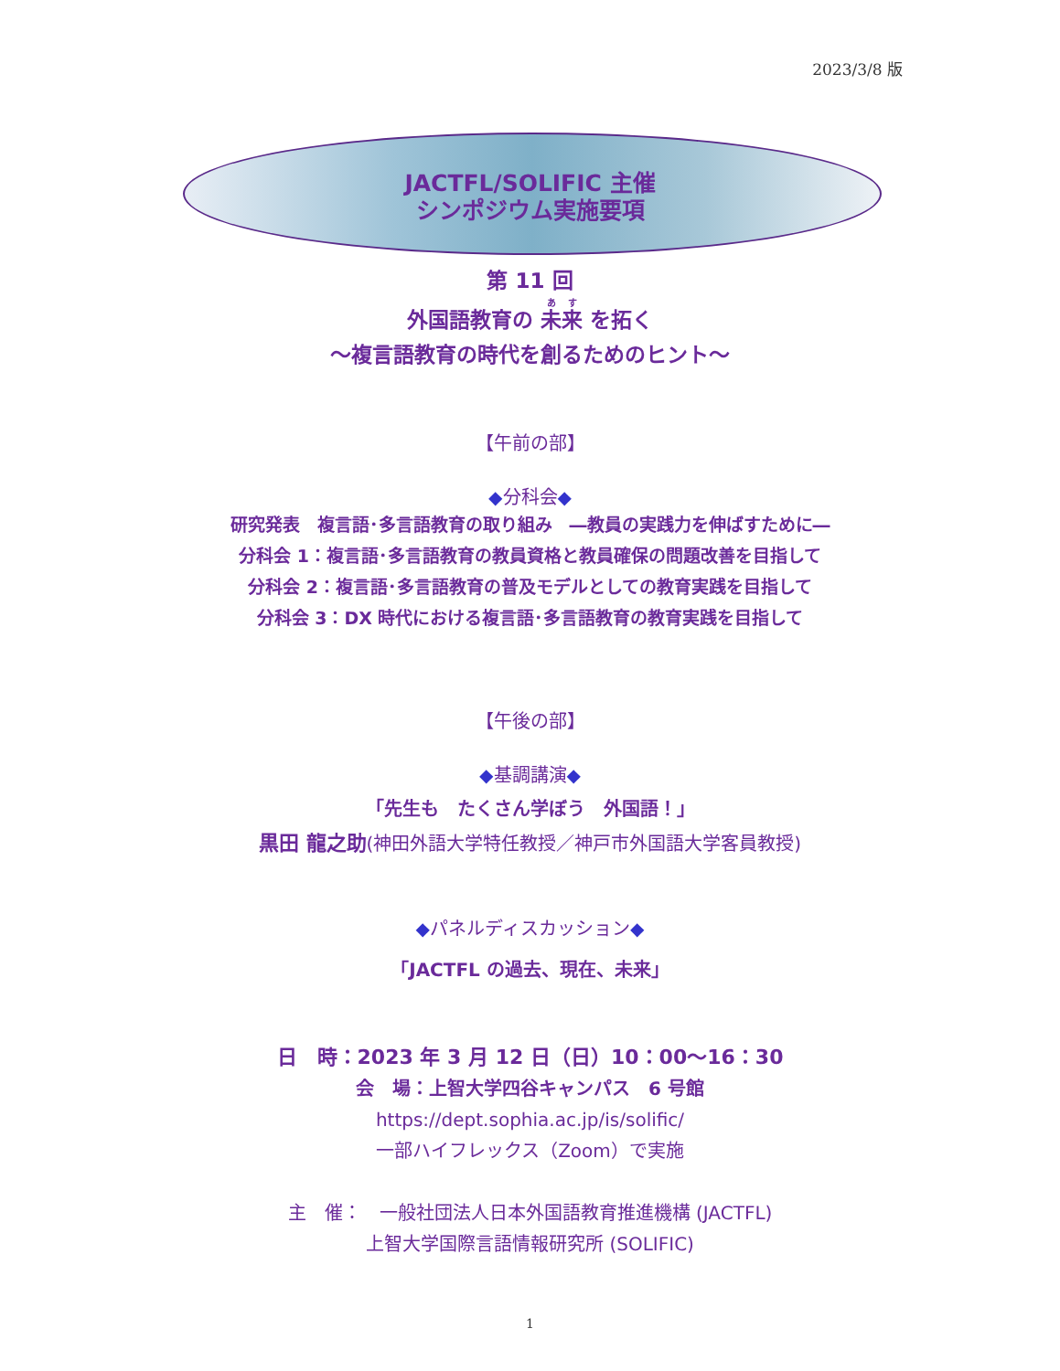2023/3/8 版
JACTFL/SOLIFIC 主催
シンポジウム実施要項
第 11 回
外国語教育の 未来 を拓く
～複言語教育の時代を創るためのヒント～
【午前の部】
◆分科会◆
研究発表　複言語･多言語教育の取り組み　―教員の実践力を伸ばすために―
分科会 1：複言語･多言語教育の教員資格と教員確保の問題改善を目指して
分科会 2：複言語･多言語教育の普及モデルとしての教育実践を目指して
分科会 3：DX 時代における複言語･多言語教育の教育実践を目指して
【午後の部】
◆基調講演◆
「先生も　たくさん学ぼう　外国語！」
黒田 龍之助(神田外語大学特任教授／神戸市外国語大学客員教授)
◆パネルディスカッション◆
「JACTFL の過去、現在、未来」
日　時：2023 年 3 月 12 日（日）10：00～16：30
会　場：上智大学四谷キャンパス　6 号館
https://dept.sophia.ac.jp/is/solific/
一部ハイフレックス（Zoom）で実施
主　催：　一般社団法人日本外国語教育推進機構 (JACTFL)
上智大学国際言語情報研究所 (SOLIFIC)
1